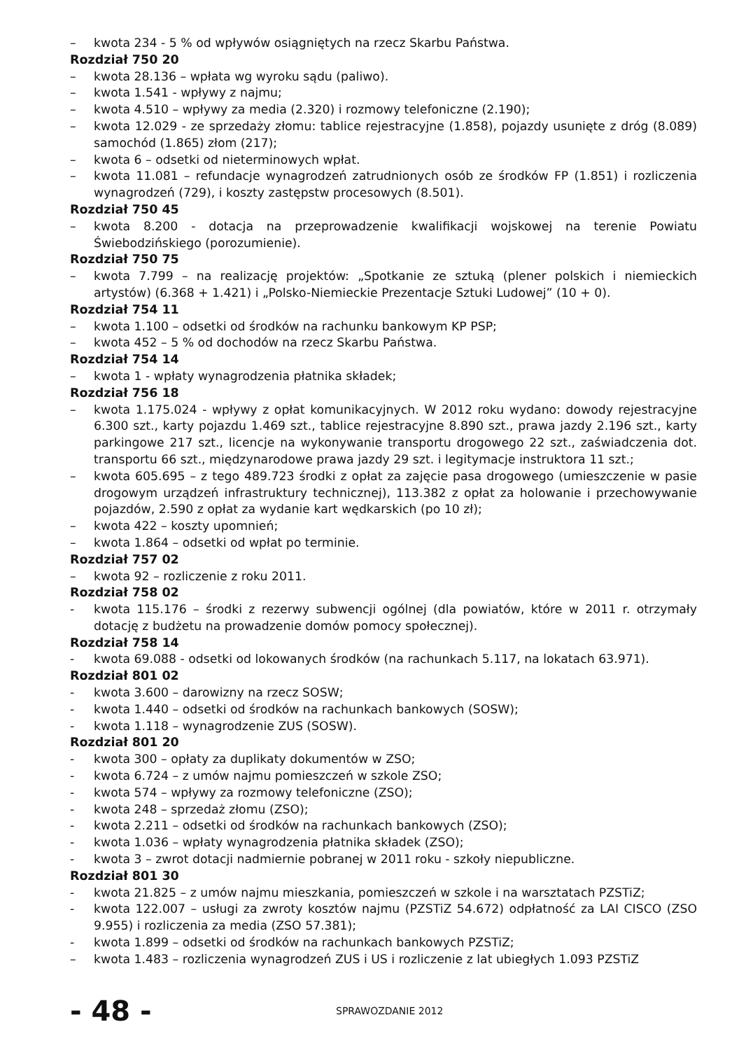– kwota 234 - 5 % od wpływów osiągniętych na rzecz Skarbu Państwa.
Rozdział 750 20
– kwota 28.136 – wpłata wg wyroku sądu (paliwo).
– kwota 1.541 - wpływy z najmu;
– kwota 4.510 – wpływy za media (2.320) i rozmowy telefoniczne (2.190);
– kwota 12.029 - ze sprzedaży złomu: tablice rejestracyjne (1.858), pojazdy usunięte z dróg (8.089) samochód (1.865) złom (217);
– kwota 6 – odsetki od nieterminowych wpłat.
– kwota 11.081 – refundacje wynagrodzeń zatrudnionych osób ze środków FP (1.851) i rozliczenia wynagrodzeń (729), i koszty zastępstw procesowych (8.501).
Rozdział 750 45
– kwota 8.200 - dotacja na przeprowadzenie kwalifikacji wojskowej na terenie Powiatu Świebodzińskiego (porozumienie).
Rozdział 750 75
– kwota 7.799 – na realizację projektów: „Spotkanie ze sztuką (plener polskich i niemieckich artystów) (6.368 + 1.421) i „Polsko-Niemieckie Prezentacje Sztuki Ludowej” (10 + 0).
Rozdział 754 11
– kwota 1.100 – odsetki od środków na rachunku bankowym KP PSP;
– kwota 452 – 5 % od dochodów na rzecz Skarbu Państwa.
Rozdział 754 14
– kwota 1 - wpłaty wynagrodzenia płatnika składek;
Rozdział 756 18
– kwota 1.175.024 - wpływy z opłat komunikacyjnych. W 2012 roku wydano: dowody rejestracyjne 6.300 szt., karty pojazdu 1.469 szt., tablice rejestracyjne 8.890 szt., prawa jazdy 2.196 szt., karty parkingowe 217 szt., licencje na wykonywanie transportu drogowego 22 szt., zaświadczenia dot. transportu 66 szt., międzynarodowe prawa jazdy 29 szt. i legitymacje instruktora 11 szt.;
– kwota 605.695 – z tego 489.723 środki z opłat za zajęcie pasa drogowego (umieszczenie w pasie drogowym urządzeń infrastruktury technicznej), 113.382 z opłat za holowanie i przechowywanie pojazdów, 2.590 z opłat za wydanie kart wędkarskich (po 10 zł);
– kwota 422 – koszty upomnień;
– kwota 1.864 – odsetki od wpłat po terminie.
Rozdział 757 02
– kwota 92 – rozliczenie z roku 2011.
Rozdział 758 02
- kwota 115.176 – środki z rezerwy subwencji ogólnej (dla powiatów, które w 2011 r. otrzymały dotację z budżetu na prowadzenie domów pomocy społecznej).
Rozdział 758 14
- kwota 69.088 - odsetki od lokowanych środków (na rachunkach 5.117, na lokatach 63.971).
Rozdział 801 02
- kwota 3.600 – darowizny na rzecz SOSW;
- kwota 1.440 – odsetki od środków na rachunkach bankowych (SOSW);
- kwota 1.118 – wynagrodzenie ZUS (SOSW).
Rozdział 801 20
- kwota 300 – opłaty za duplikaty dokumentów w ZSO;
- kwota 6.724 – z umów najmu pomieszczeń w szkole ZSO;
- kwota 574 – wpływy za rozmowy telefoniczne (ZSO);
- kwota 248 – sprzedaż złomu (ZSO);
- kwota 2.211 – odsetki od środków na rachunkach bankowych (ZSO);
- kwota 1.036 – wpłaty wynagrodzenia płatnika składek (ZSO);
- kwota 3 – zwrot dotacji nadmiernie pobranej w 2011 roku - szkoły niepubliczne.
Rozdział 801 30
- kwota 21.825 – z umów najmu mieszkania, pomieszczeń w szkole i na warsztatach PZSTiZ;
- kwota 122.007 – usługi za zwroty kosztów najmu (PZSTiZ 54.672) odpłatność za LAI CISCO (ZSO 9.955) i rozliczenia za media (ZSO 57.381);
- kwota 1.899 – odsetki od środków na rachunkach bankowych PZSTiZ;
– kwota 1.483 – rozliczenia wynagrodzeń ZUS i US i rozliczenie z lat ubiegłych 1.093 PZSTiZ
- 48 -
SPRAWOZDANIE 2012